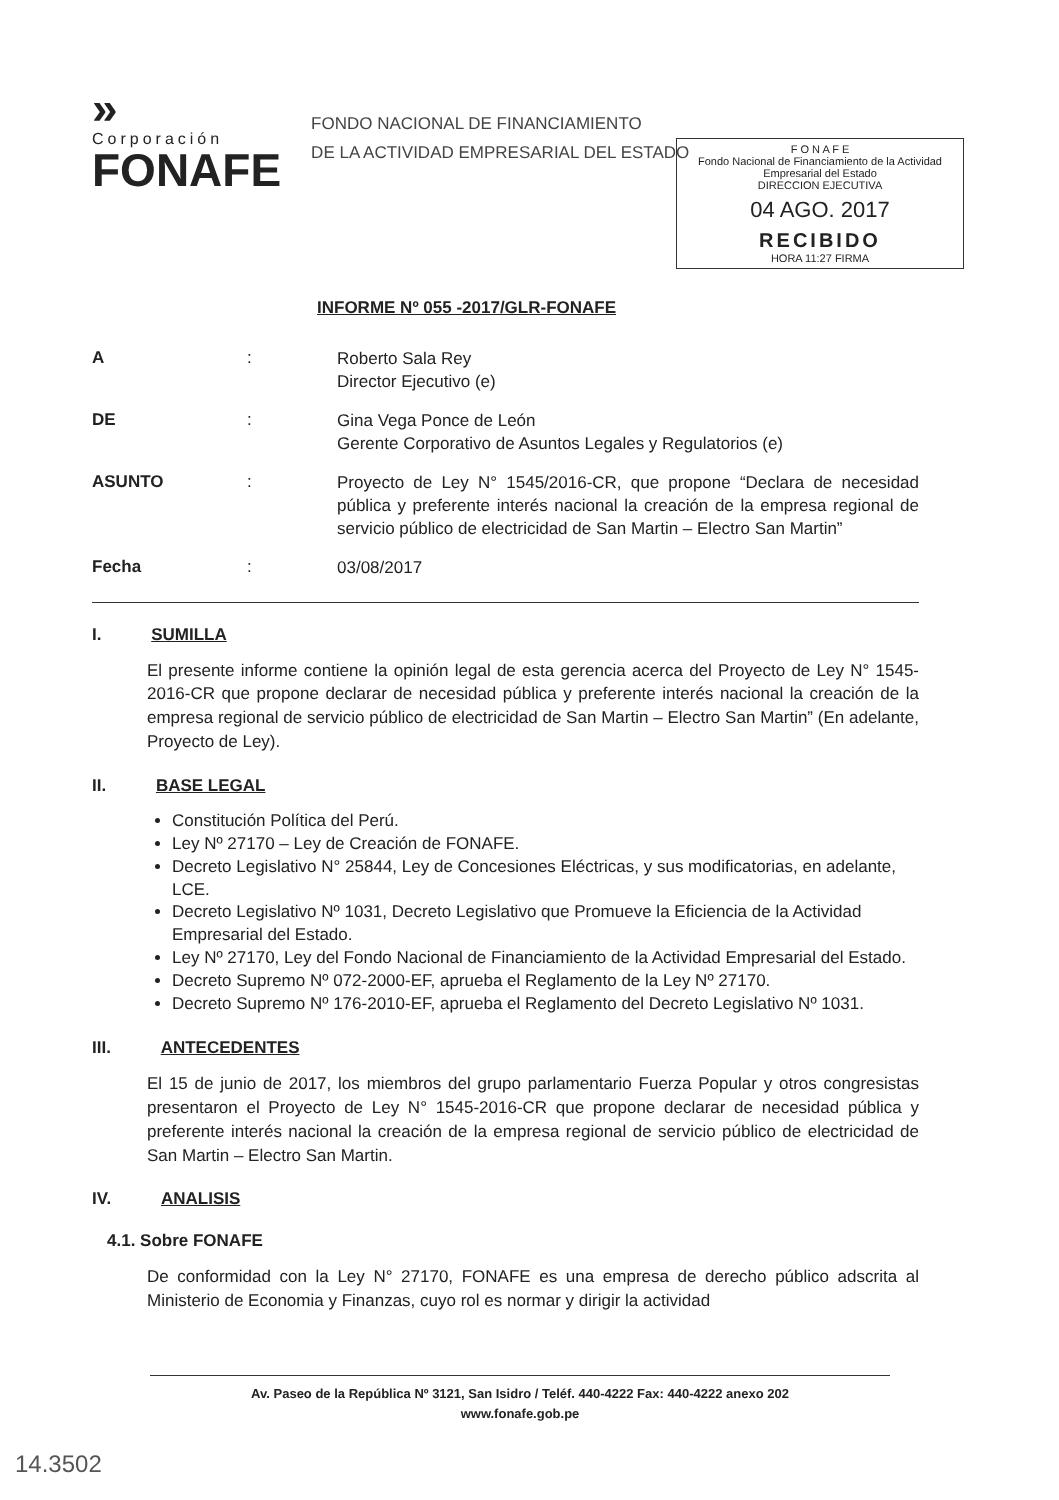»
Corporación
FONAFE
FONDO NACIONAL DE FINANCIAMIENTO
DE LA ACTIVIDAD EMPRESARIAL DEL ESTADO
F O N A F E
Fondo Nacional de Financiamiento de la Actividad Empresarial del Estado
DIRECCION EJECUTIVA
04 AGO. 2017
RECIBIDO
HORA 11:27 FIRMA
INFORME Nº 055 -2017/GLR-FONAFE
A :
Roberto Sala Rey
Director Ejecutivo (e)
DE :
Gina Vega Ponce de León
Gerente Corporativo de Asuntos Legales y Regulatorios (e)
ASUNTO :
Proyecto de Ley N° 1545/2016-CR, que propone “Declara de necesidad pública y preferente interés nacional la creación de la empresa regional de servicio público de electricidad de San Martin – Electro San Martin”
Fecha :
03/08/2017
I. SUMILLA
El presente informe contiene la opinión legal de esta gerencia acerca del Proyecto de Ley N° 1545-2016-CR que propone declarar de necesidad pública y preferente interés nacional la creación de la empresa regional de servicio público de electricidad de San Martin – Electro San Martin” (En adelante, Proyecto de Ley).
II. BASE LEGAL
Constitución Política del Perú.
Ley Nº 27170 – Ley de Creación de FONAFE.
Decreto Legislativo N° 25844, Ley de Concesiones Eléctricas, y sus modificatorias, en adelante, LCE.
Decreto Legislativo Nº 1031, Decreto Legislativo que Promueve la Eficiencia de la Actividad Empresarial del Estado.
Ley Nº 27170, Ley del Fondo Nacional de Financiamiento de la Actividad Empresarial del Estado.
Decreto Supremo Nº 072-2000-EF, aprueba el Reglamento de la Ley Nº 27170.
Decreto Supremo Nº 176-2010-EF, aprueba el Reglamento del Decreto Legislativo Nº 1031.
III. ANTECEDENTES
El 15 de junio de 2017, los miembros del grupo parlamentario Fuerza Popular y otros congresistas presentaron el Proyecto de Ley N° 1545-2016-CR que propone declarar de necesidad pública y preferente interés nacional la creación de la empresa regional de servicio público de electricidad de San Martin – Electro San Martin.
IV. ANALISIS
4.1. Sobre FONAFE
De conformidad con la Ley N° 27170, FONAFE es una empresa de derecho público adscrita al Ministerio de Economia y Finanzas, cuyo rol es normar y dirigir la actividad
Av. Paseo de la República Nº 3121, San Isidro / Teléf. 440-4222 Fax: 440-4222 anexo 202
www.fonafe.gob.pe
14.3502